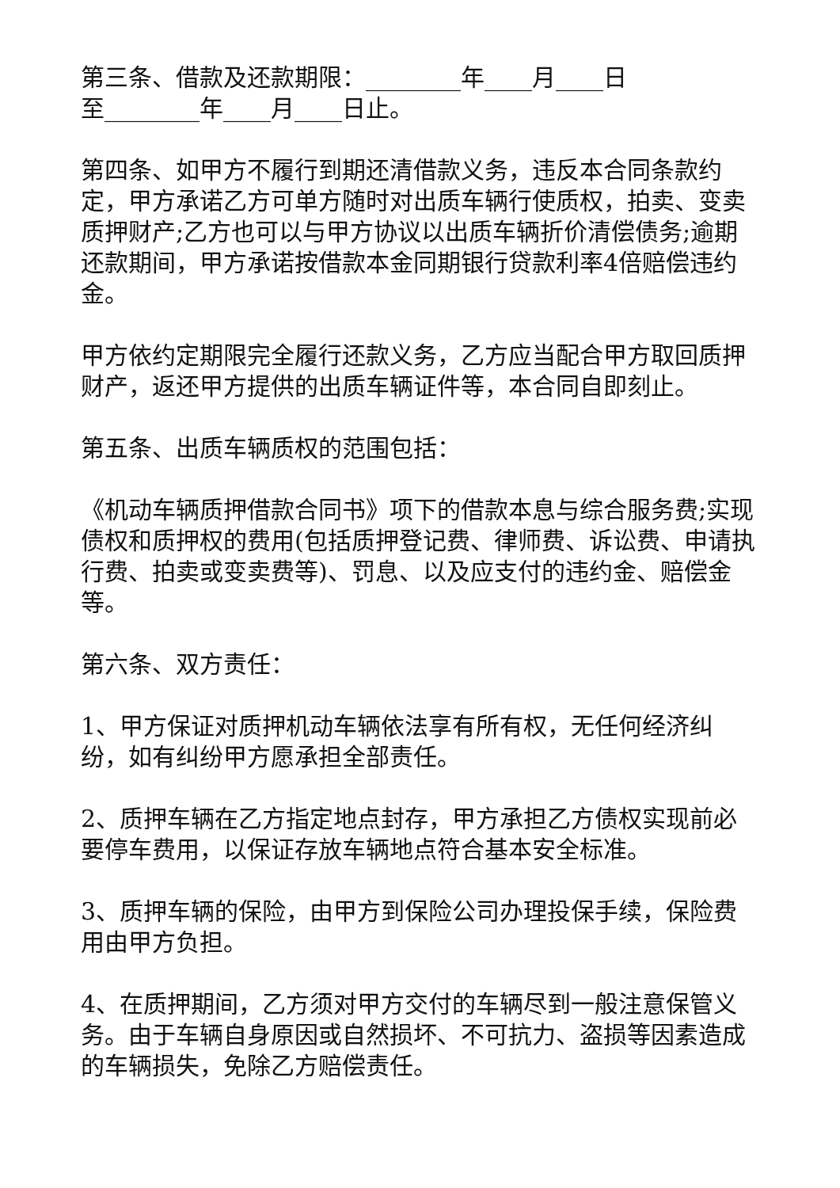第三条、借款及还款期限：________年____月____日
至________年____月____日止。
第四条、如甲方不履行到期还清借款义务，违反本合同条款约定，甲方承诺乙方可单方随时对出质车辆行使质权，拍卖、变卖质押财产;乙方也可以与甲方协议以出质车辆折价清偿债务;逾期还款期间，甲方承诺按借款本金同期银行贷款利率4倍赔偿违约金。
甲方依约定期限完全履行还款义务，乙方应当配合甲方取回质押财产，返还甲方提供的出质车辆证件等，本合同自即刻止。
第五条、出质车辆质权的范围包括：
《机动车辆质押借款合同书》项下的借款本息与综合服务费;实现债权和质押权的费用(包括质押登记费、律师费、诉讼费、申请执行费、拍卖或变卖费等)、罚息、以及应支付的违约金、赔偿金等。
第六条、双方责任：
1、甲方保证对质押机动车辆依法享有所有权，无任何经济纠纷，如有纠纷甲方愿承担全部责任。
2、质押车辆在乙方指定地点封存，甲方承担乙方债权实现前必要停车费用，以保证存放车辆地点符合基本安全标准。
3、质押车辆的保险，由甲方到保险公司办理投保手续，保险费用由甲方负担。
4、在质押期间，乙方须对甲方交付的车辆尽到一般注意保管义务。由于车辆自身原因或自然损坏、不可抗力、盗损等因素造成的车辆损失，免除乙方赔偿责任。